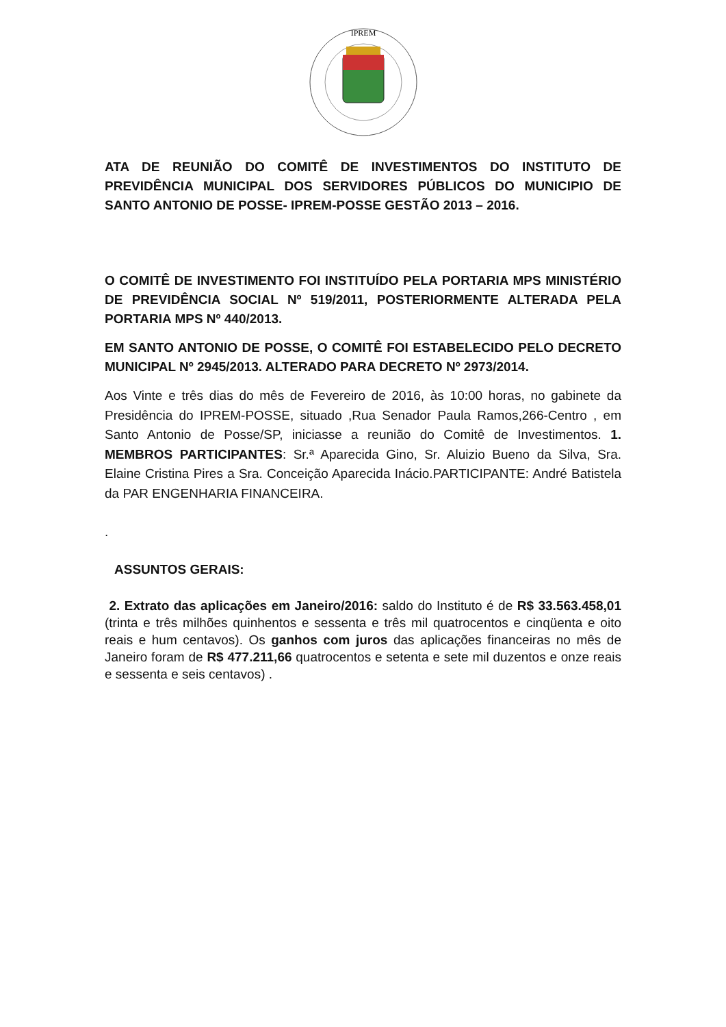IPREM
ATA DE REUNIÃO DO COMITÊ DE INVESTIMENTOS DO INSTITUTO DE PREVIDÊNCIA MUNICIPAL DOS SERVIDORES PÚBLICOS DO MUNICIPIO DE SANTO ANTONIO DE POSSE- IPREM-POSSE GESTÃO 2013 – 2016.
O COMITÊ DE INVESTIMENTO FOI INSTITUÍDO PELA PORTARIA MPS MINISTÉRIO DE PREVIDÊNCIA SOCIAL Nº 519/2011, POSTERIORMENTE ALTERADA PELA PORTARIA MPS Nº 440/2013.
EM SANTO ANTONIO DE POSSE, O COMITÊ FOI ESTABELECIDO PELO DECRETO MUNICIPAL Nº 2945/2013. ALTERADO PARA DECRETO Nº 2973/2014.
Aos Vinte e três dias do mês de Fevereiro de 2016, às 10:00 horas, no gabinete da Presidência do IPREM-POSSE, situado ,Rua Senador Paula Ramos,266-Centro , em Santo Antonio de Posse/SP, iniciasse a reunião do Comitê de Investimentos. 1. MEMBROS PARTICIPANTES: Sr.ª Aparecida Gino, Sr. Aluizio Bueno da Silva, Sra. Elaine Cristina Pires a Sra. Conceição Aparecida Inácio.PARTICIPANTE: André Batistela da PAR ENGENHARIA FINANCEIRA.
.
ASSUNTOS GERAIS:
2. Extrato das aplicações em Janeiro/2016: saldo do Instituto é de R$ 33.563.458,01 (trinta e três milhões quinhentos e sessenta e três mil quatrocentos e cinqüenta e oito reais e hum centavos). Os ganhos com juros das aplicações financeiras no mês de Janeiro foram de R$ 477.211,66 quatrocentos e setenta e sete mil duzentos e onze reais e sessenta e seis centavos) .